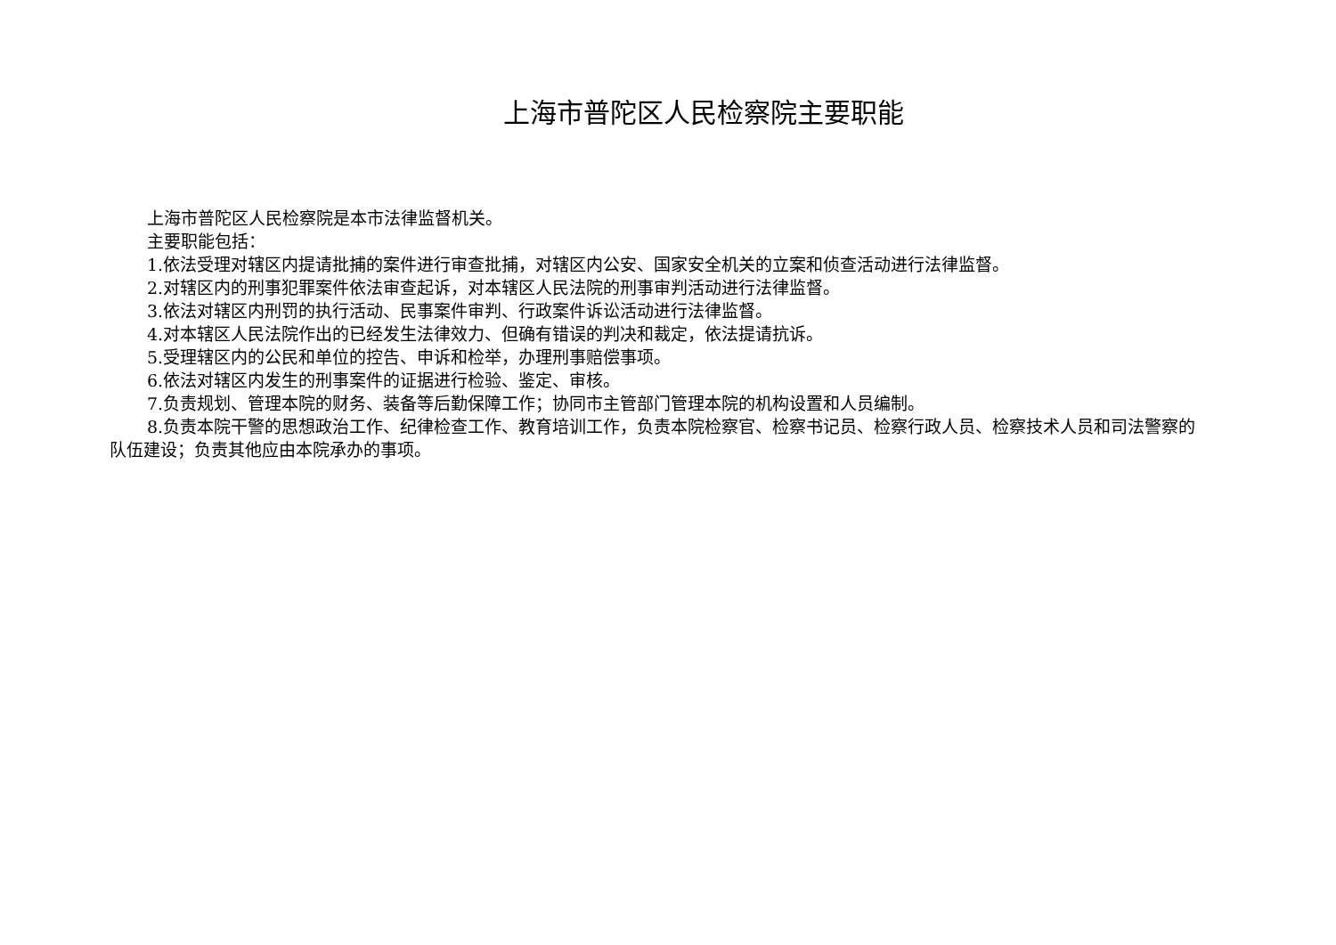上海市普陀区人民检察院主要职能
上海市普陀区人民检察院是本市法律监督机关。
主要职能包括：
1.依法受理对辖区内提请批捕的案件进行审查批捕，对辖区内公安、国家安全机关的立案和侦查活动进行法律监督。
2.对辖区内的刑事犯罪案件依法审查起诉，对本辖区人民法院的刑事审判活动进行法律监督。
3.依法对辖区内刑罚的执行活动、民事案件审判、行政案件诉讼活动进行法律监督。
4.对本辖区人民法院作出的已经发生法律效力、但确有错误的判决和裁定，依法提请抗诉。
5.受理辖区内的公民和单位的控告、申诉和检举，办理刑事赔偿事项。
6.依法对辖区内发生的刑事案件的证据进行检验、鉴定、审核。
7.负责规划、管理本院的财务、装备等后勤保障工作；协同市主管部门管理本院的机构设置和人员编制。
8.负责本院干警的思想政治工作、纪律检查工作、教育培训工作，负责本院检察官、检察书记员、检察行政人员、检察技术人员和司法警察的队伍建设；负责其他应由本院承办的事项。